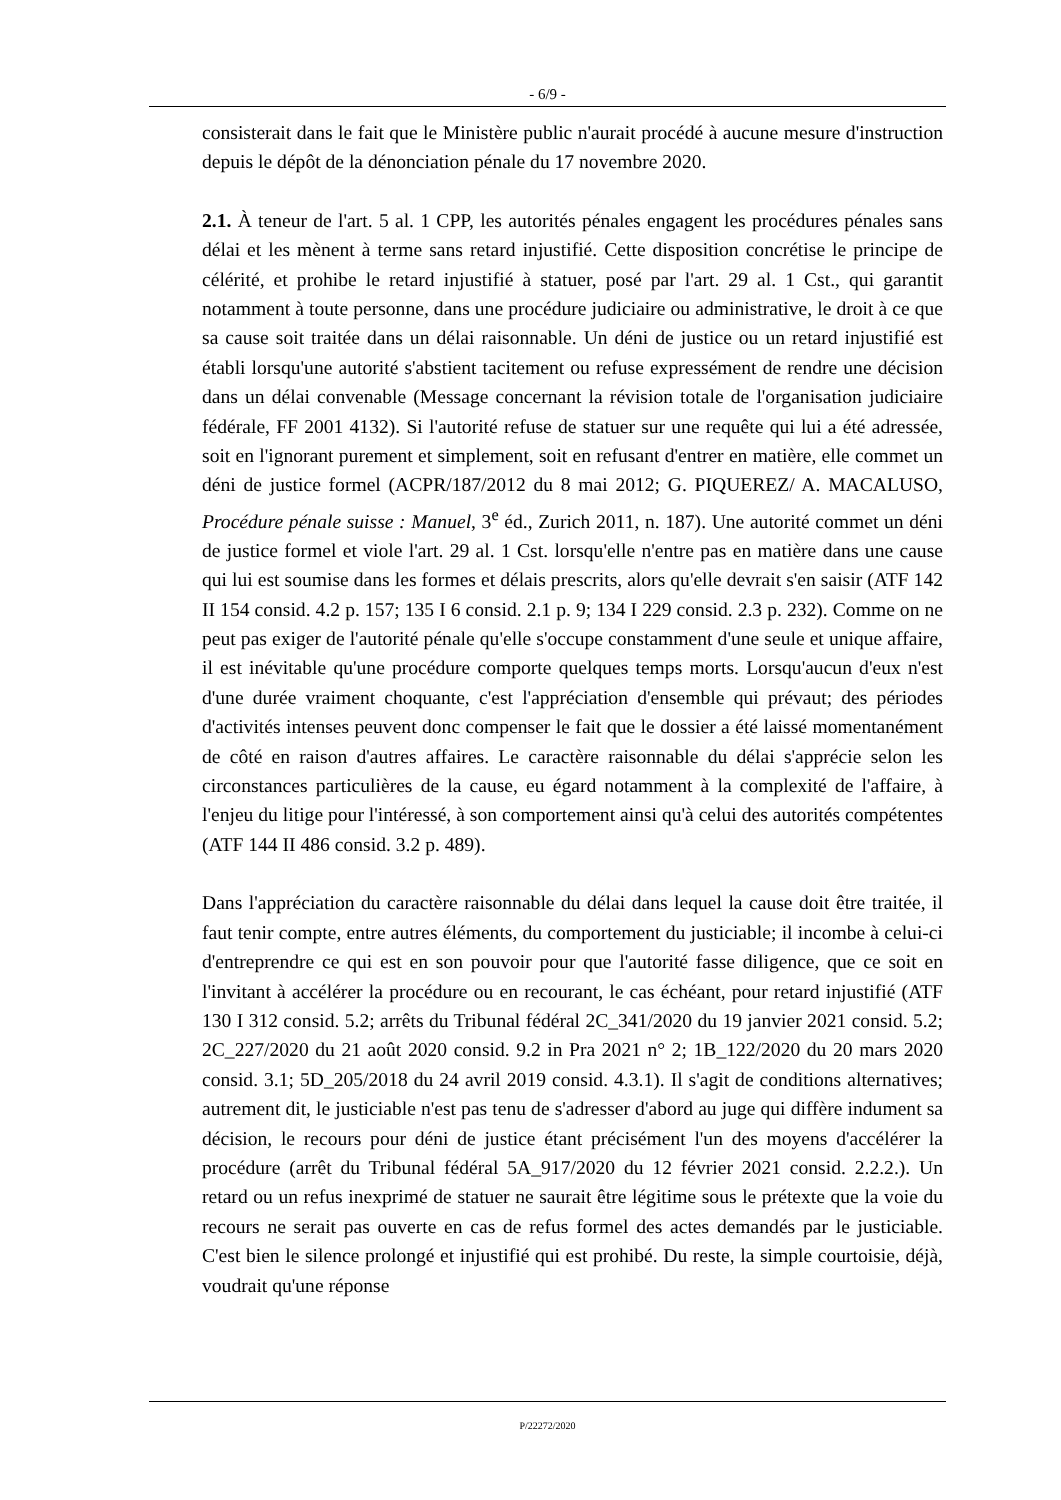- 6/9 -
consisterait dans le fait que le Ministère public n'aurait procédé à aucune mesure d'instruction depuis le dépôt de la dénonciation pénale du 17 novembre 2020.
2.1. À teneur de l'art. 5 al. 1 CPP, les autorités pénales engagent les procédures pénales sans délai et les mènent à terme sans retard injustifié. Cette disposition concrétise le principe de célérité, et prohibe le retard injustifié à statuer, posé par l'art. 29 al. 1 Cst., qui garantit notamment à toute personne, dans une procédure judiciaire ou administrative, le droit à ce que sa cause soit traitée dans un délai raisonnable. Un déni de justice ou un retard injustifié est établi lorsqu'une autorité s'abstient tacitement ou refuse expressément de rendre une décision dans un délai convenable (Message concernant la révision totale de l'organisation judiciaire fédérale, FF 2001 4132). Si l'autorité refuse de statuer sur une requête qui lui a été adressée, soit en l'ignorant purement et simplement, soit en refusant d'entrer en matière, elle commet un déni de justice formel (ACPR/187/2012 du 8 mai 2012; G. PIQUEREZ/ A. MACALUSO, Procédure pénale suisse : Manuel, 3<sup>e</sup> éd., Zurich 2011, n. 187). Une autorité commet un déni de justice formel et viole l'art. 29 al. 1 Cst. lorsqu'elle n'entre pas en matière dans une cause qui lui est soumise dans les formes et délais prescrits, alors qu'elle devrait s'en saisir (ATF 142 II 154 consid. 4.2 p. 157; 135 I 6 consid. 2.1 p. 9; 134 I 229 consid. 2.3 p. 232). Comme on ne peut pas exiger de l'autorité pénale qu'elle s'occupe constamment d'une seule et unique affaire, il est inévitable qu'une procédure comporte quelques temps morts. Lorsqu'aucun d'eux n'est d'une durée vraiment choquante, c'est l'appréciation d'ensemble qui prévaut; des périodes d'activités intenses peuvent donc compenser le fait que le dossier a été laissé momentanément de côté en raison d'autres affaires. Le caractère raisonnable du délai s'apprécie selon les circonstances particulières de la cause, eu égard notamment à la complexité de l'affaire, à l'enjeu du litige pour l'intéressé, à son comportement ainsi qu'à celui des autorités compétentes (ATF 144 II 486 consid. 3.2 p. 489).
Dans l'appréciation du caractère raisonnable du délai dans lequel la cause doit être traitée, il faut tenir compte, entre autres éléments, du comportement du justiciable; il incombe à celui-ci d'entreprendre ce qui est en son pouvoir pour que l'autorité fasse diligence, que ce soit en l'invitant à accélérer la procédure ou en recourant, le cas échéant, pour retard injustifié (ATF 130 I 312 consid. 5.2; arrêts du Tribunal fédéral 2C_341/2020 du 19 janvier 2021 consid. 5.2; 2C_227/2020 du 21 août 2020 consid. 9.2 in Pra 2021 n° 2; 1B_122/2020 du 20 mars 2020 consid. 3.1; 5D_205/2018 du 24 avril 2019 consid. 4.3.1). Il s'agit de conditions alternatives; autrement dit, le justiciable n'est pas tenu de s'adresser d'abord au juge qui diffère indument sa décision, le recours pour déni de justice étant précisément l'un des moyens d'accélérer la procédure (arrêt du Tribunal fédéral 5A_917/2020 du 12 février 2021 consid. 2.2.2.). Un retard ou un refus inexprimé de statuer ne saurait être légitime sous le prétexte que la voie du recours ne serait pas ouverte en cas de refus formel des actes demandés par le justiciable. C'est bien le silence prolongé et injustifié qui est prohibé. Du reste, la simple courtoisie, déjà, voudrait qu'une réponse
P/22272/2020